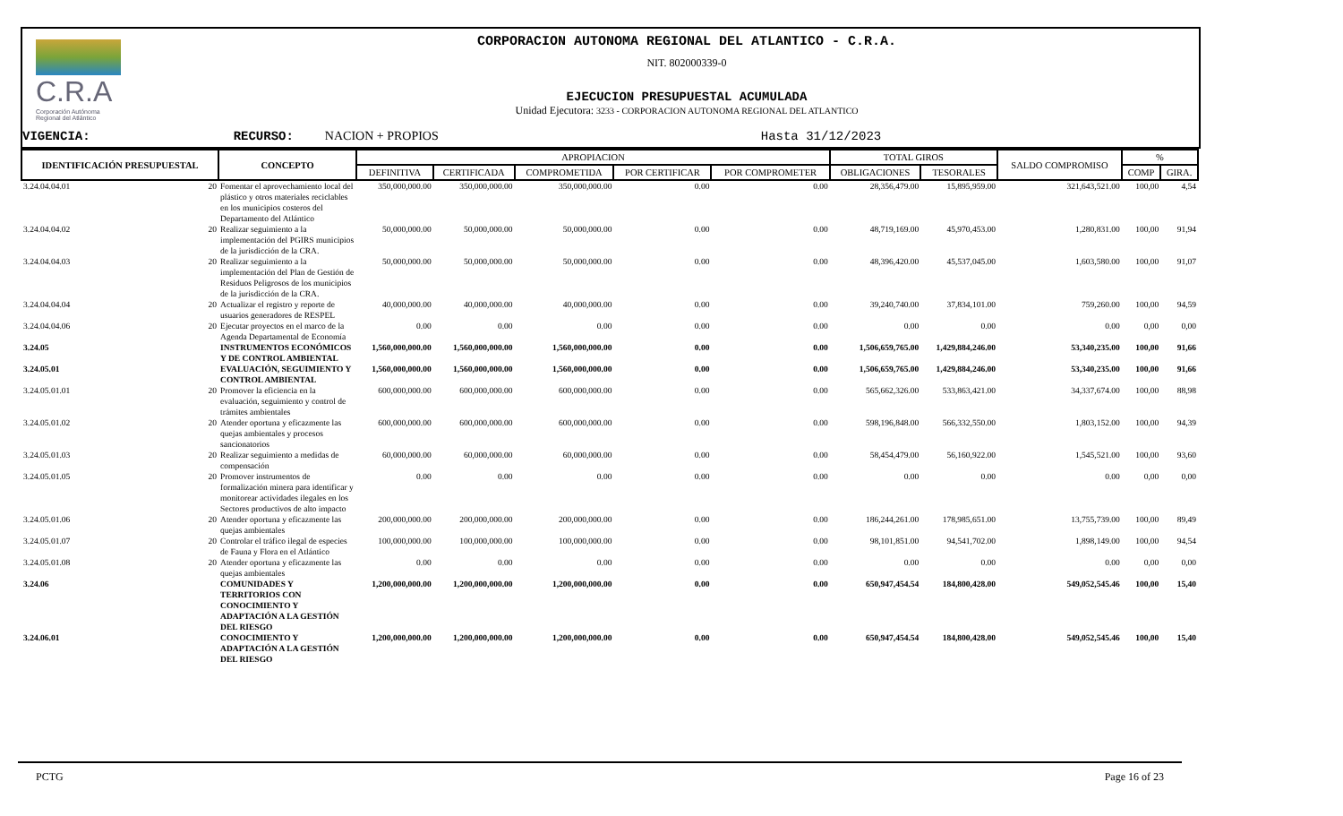C.R.A
Corporación Autónoma Regional del Atlántico
CORPORACION AUTONOMA REGIONAL DEL ATLANTICO - C.R.A.
NIT. 802000339-0
EJECUCION PRESUPUESTAL ACUMULADA
Unidad Ejecutora: 3233 - CORPORACION AUTONOMA REGIONAL DEL ATLANTICO
VIGENCIA: RECURSO: NACION + PROPIOS Hasta 31/12/2023
| IDENTIFICACIÓN PRESUPUESTAL | | CONCEPTO | APROPIACION | | | | | TOTAL GIROS | | SALDO COMPROMISO | % | |
| --- | --- | --- | --- | --- | --- | --- | --- | --- | --- | --- | --- | --- |
| | | | DEFINITIVA | CERTIFICADA | COMPROMETIDA | POR CERTIFICAR | POR COMPROMETER | OBLIGACIONES | TESORALES | | COMP | GIRA. |
| 3.24.04.04.01 | 20 | Fomentar el aprovechamiento local del plástico y otros materiales reciclables en los municipios costeros del Departamento del Atlántico | 350,000,000.00 | 350,000,000.00 | 350,000,000.00 | 0.00 | 0.00 | 28,356,479.00 | 15,895,959.00 | 321,643,521.00 | 100,00 | 4,54 |
| 3.24.04.04.02 | 20 | Realizar seguimiento a la implementación del PGIRS municipios de la jurisdicción de la CRA. | 50,000,000.00 | 50,000,000.00 | 50,000,000.00 | 0.00 | 0.00 | 48,719,169.00 | 45,970,453.00 | 1,280,831.00 | 100,00 | 91,94 |
| 3.24.04.04.03 | 20 | Realizar seguimiento a la implementación del Plan de Gestión de Residuos Peligrosos de los municipios de la jurisdicción de la CRA. | 50,000,000.00 | 50,000,000.00 | 50,000,000.00 | 0.00 | 0.00 | 48,396,420.00 | 45,537,045.00 | 1,603,580.00 | 100,00 | 91,07 |
| 3.24.04.04.04 | 20 | Actualizar el registro y reporte de usuarios generadores de RESPEL | 40,000,000.00 | 40,000,000.00 | 40,000,000.00 | 0.00 | 0.00 | 39,240,740.00 | 37,834,101.00 | 759,260.00 | 100,00 | 94,59 |
| 3.24.04.04.06 | 20 | Ejecutar proyectos en el marco de la Agenda Departamental de Economía | 0.00 | 0.00 | 0.00 | 0.00 | 0.00 | 0.00 | 0.00 | 0.00 | 0,00 | 0,00 |
| 3.24.05 | | INSTRUMENTOS ECONÓMICOS Y DE CONTROL AMBIENTAL | 1,560,000,000.00 | 1,560,000,000.00 | 1,560,000,000.00 | 0.00 | 0.00 | 1,506,659,765.00 | 1,429,884,246.00 | 53,340,235.00 | 100,00 | 91,66 |
| 3.24.05.01 | | EVALUACIÓN, SEGUIMIENTO Y CONTROL AMBIENTAL | 1,560,000,000.00 | 1,560,000,000.00 | 1,560,000,000.00 | 0.00 | 0.00 | 1,506,659,765.00 | 1,429,884,246.00 | 53,340,235.00 | 100,00 | 91,66 |
| 3.24.05.01.01 | 20 | Promover la eficiencia en la evaluación, seguimiento y control de trámites ambientales | 600,000,000.00 | 600,000,000.00 | 600,000,000.00 | 0.00 | 0.00 | 565,662,326.00 | 533,863,421.00 | 34,337,674.00 | 100,00 | 88,98 |
| 3.24.05.01.02 | 20 | Atender oportuna y eficazmente las quejas ambientales y procesos sancionatorios | 600,000,000.00 | 600,000,000.00 | 600,000,000.00 | 0.00 | 0.00 | 598,196,848.00 | 566,332,550.00 | 1,803,152.00 | 100,00 | 94,39 |
| 3.24.05.01.03 | 20 | Realizar seguimiento a medidas de compensación | 60,000,000.00 | 60,000,000.00 | 60,000,000.00 | 0.00 | 0.00 | 58,454,479.00 | 56,160,922.00 | 1,545,521.00 | 100,00 | 93,60 |
| 3.24.05.01.05 | 20 | Promover instrumentos de formalización minera para identificar y monitorear actividades ilegales en los Sectores productivos de alto impacto | 0.00 | 0.00 | 0.00 | 0.00 | 0.00 | 0.00 | 0.00 | 0.00 | 0,00 | 0,00 |
| 3.24.05.01.06 | 20 | Atender oportuna y eficazmente las quejas ambientales | 200,000,000.00 | 200,000,000.00 | 200,000,000.00 | 0.00 | 0.00 | 186,244,261.00 | 178,985,651.00 | 13,755,739.00 | 100,00 | 89,49 |
| 3.24.05.01.07 | 20 | Controlar el tráfico ilegal de especies de Fauna y Flora en el Atlántico | 100,000,000.00 | 100,000,000.00 | 100,000,000.00 | 0.00 | 0.00 | 98,101,851.00 | 94,541,702.00 | 1,898,149.00 | 100,00 | 94,54 |
| 3.24.05.01.08 | 20 | Atender oportuna y eficazmente las quejas ambientales | 0.00 | 0.00 | 0.00 | 0.00 | 0.00 | 0.00 | 0.00 | 0.00 | 0,00 | 0,00 |
| 3.24.06 | | COMUNIDADES Y TERRITORIOS CON CONOCIMIENTO Y ADAPTACIÓN A LA GESTIÓN DEL RIESGO | 1,200,000,000.00 | 1,200,000,000.00 | 1,200,000,000.00 | 0.00 | 0.00 | 650,947,454.54 | 184,800,428.00 | 549,052,545.46 | 100,00 | 15,40 |
| 3.24.06.01 | | CONOCIMIENTO Y ADAPTACIÓN A LA GESTIÓN DEL RIESGO | 1,200,000,000.00 | 1,200,000,000.00 | 1,200,000,000.00 | 0.00 | 0.00 | 650,947,454.54 | 184,800,428.00 | 549,052,545.46 | 100,00 | 15,40 |
PCTG Page 16 of 23